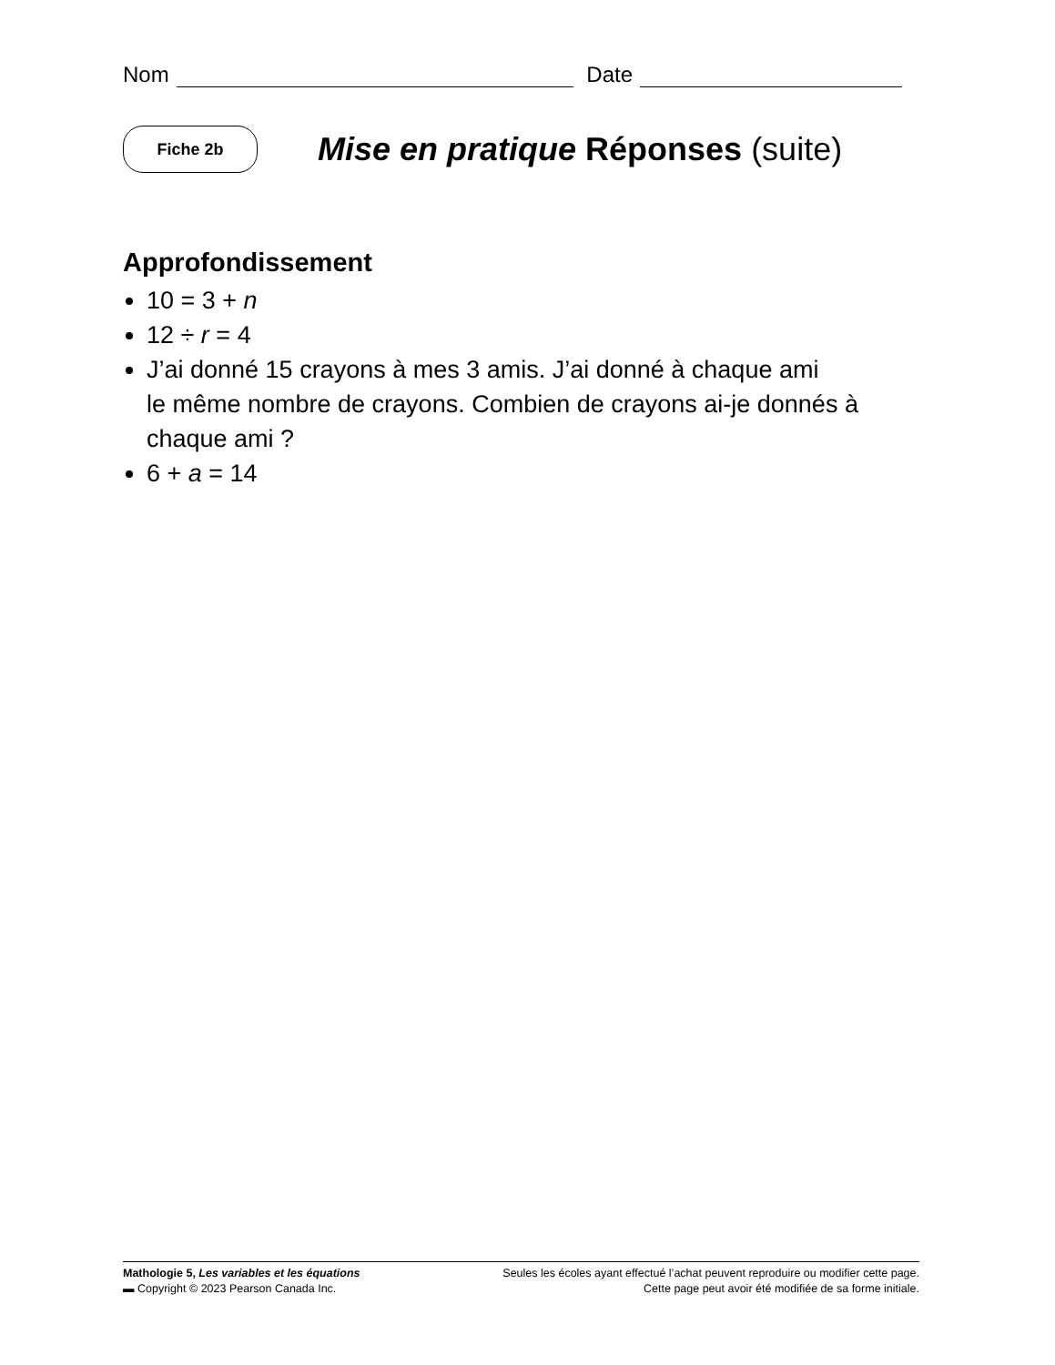Nom Date
Fiche 2b
Mise en pratique Réponses (suite)
Approfondissement
10 = 3 + n
12 ÷ r = 4
J’ai donné 15 crayons à mes 3 amis. J’ai donné à chaque ami
le même nombre de crayons. Combien de crayons ai-je donnés à chaque ami ?
6 + a = 14
Mathologie 5, Les variables et les équations
▬ Copyright © 2023 Pearson Canada Inc.
Seules les écoles ayant effectué l’achat peuvent reproduire ou modifier cette page.
Cette page peut avoir été modifiée de sa forme initiale.